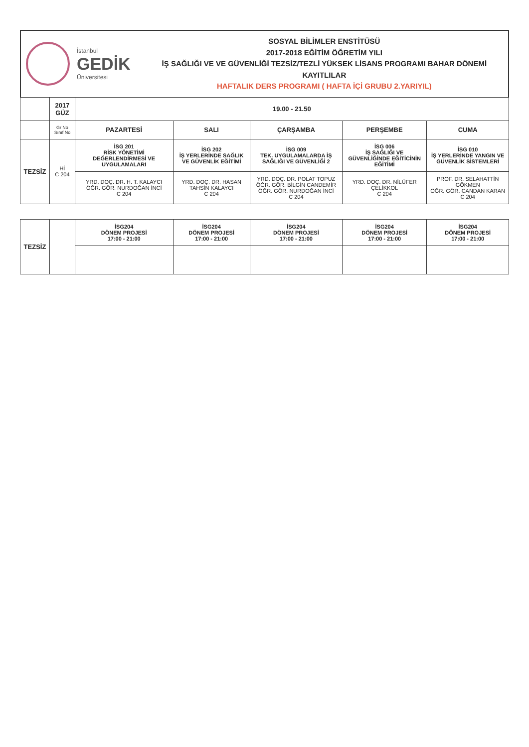İstanbul
GEDİK
Üniversitesi
SOSYAL BİLİMLER ENSTİTÜSÜ
2017-2018 EĞİTİM ÖĞRETİM YILI
İŞ SAĞLIĞI VE VE GÜVENLİĞİ TEZSİZ/TEZLİ YÜKSEK LİSANS PROGRAMI BAHAR DÖNEMİ KAYITLILAR
HAFTALIK DERS PROGRAMI ( HAFTA İÇİ GRUBU 2.YARIYIL)
| | 2017 GÜZ | 19.00 - 21.50 | | | | |
| --- | --- | --- | --- | --- | --- | --- |
| | Gr No Sınıf No | PAZARTESİ | SALI | ÇARŞAMBA | PERŞEMBE | CUMA |
| TEZSİZ | Hİ C 204 | İSG 201 RİSK YÖNETİMİ DEĞERLENDİRMESİ VE UYGULAMALARI | İSG 202 İŞ YERLERİNDE SAĞLIK VE GÜVENLİK EĞİTİMİ | İSG 009 TEK. UYGULAMALARDA İŞ SAĞLIĞI VE GÜVENLİĞİ 2 | İSG 006 İŞ SAĞLIĞI VE GÜVENLİĞİNDE EĞİTİCİNİN EĞİTİMİ | İSG 010 İŞ YERLERİNDE YANGIN VE GÜVENLİK SİSTEMLERİ |
| | | YRD. DOÇ. DR. H. T. KALAYCI ÖĞR. GÖR. NURDOĞAN İNCİ C 204 | YRD. DOÇ. DR. HASAN TAHSİN KALAYCI C 204 | YRD. DOÇ. DR. POLAT TOPUZ ÖĞR. GÖR. BİLGİN CANDEMİR ÖĞR. GÖR. NURDOĞAN İNCİ C 204 | YRD. DOÇ. DR. NİLÜFER ÇELİKKOL C 204 | PROF. DR. SELAHATTİN GÖKMEN ÖĞR. GÖR. CANDAN KARAN C 204 |
| TEZSİZ | | İSG204 DÖNEM PROJESİ 17:00 - 21:00 | İSG204 DÖNEM PROJESİ 17:00 - 21:00 | İSG204 DÖNEM PROJESİ 17:00 - 21:00 | İSG204 DÖNEM PROJESİ 17:00 - 21:00 | İSG204 DÖNEM PROJESİ 17:00 - 21:00 |